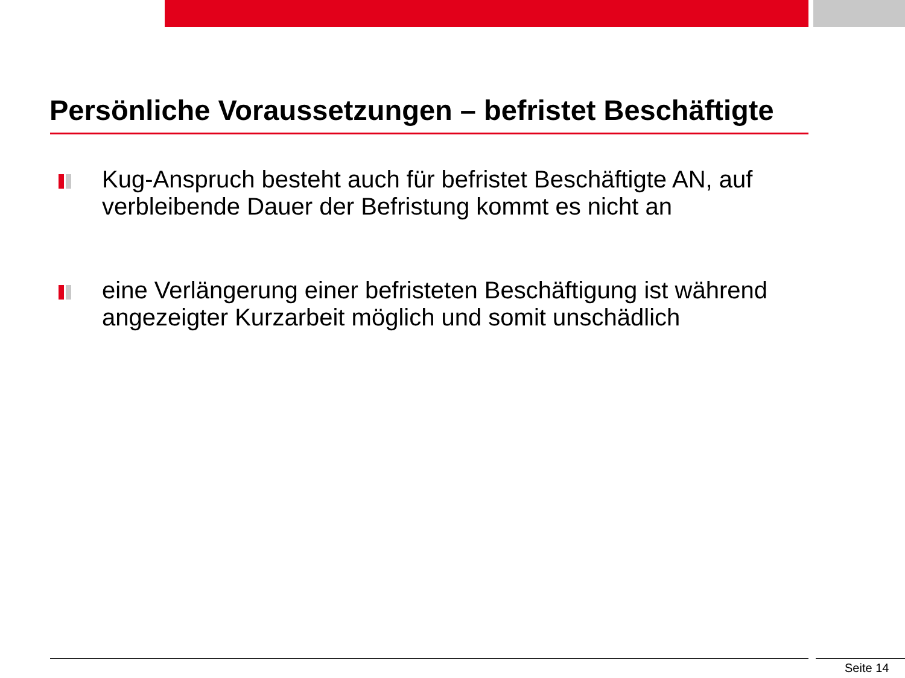Persönliche Voraussetzungen – befristet Beschäftigte
Kug-Anspruch besteht auch für befristet Beschäftigte AN, auf verbleibende Dauer der Befristung kommt es nicht an
eine Verlängerung einer befristeten Beschäftigung ist während angezeigter Kurzarbeit möglich und somit unschädlich
Seite 14